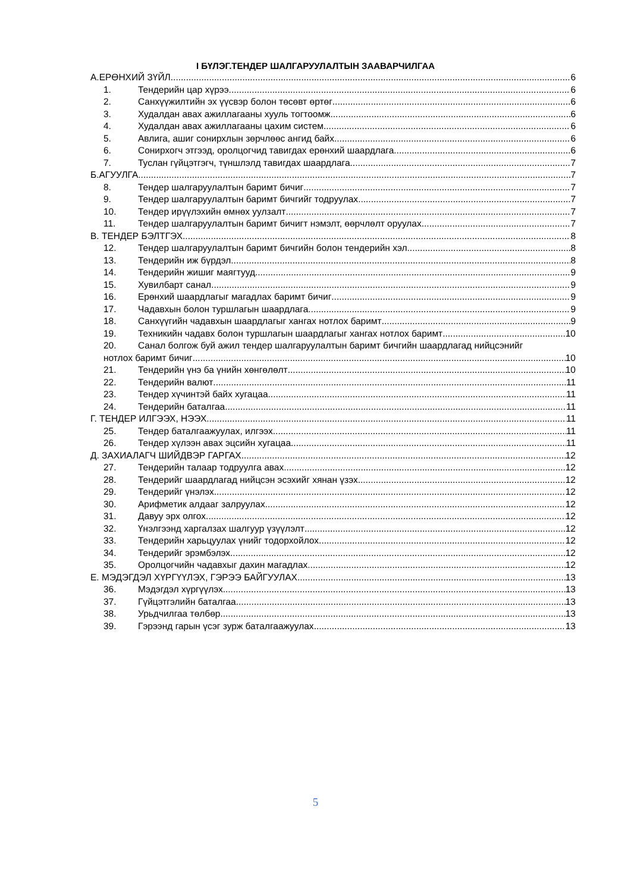I БҮЛЭГ.ТЕНДЕР ШАЛГАРУУЛАЛТЫН ЗААВАРЧИЛГАА
А.ЕРӨНХИЙ ЗҮЙЛ 6
1. Тендерийн цар хүрээ 6
2. Санхүүжилтийн эх үүсвэр болон төсөвт өртөг 6
3. Худалдан авах ажиллагааны хууль тогтоомж 6
4. Худалдан авах ажиллагааны цахим систем 6
5. Авлига, ашиг сонирхлын зөрчлөөс ангид байх 6
6. Сонирхогч этгээд, оролцогчид тавигдах ерөнхий шаардлага 6
7. Туслан гүйцэтгэгч, түншлэлд тавигдах шаардлага 7
Б.АГУУЛГА 7
8. Тендер шалгаруулалтын баримт бичиг 7
9. Тендер шалгаруулалтын баримт бичгийг тодруулах 7
10. Тендер ирүүлэхийн өмнөх уулзалт 7
11. Тендер шалгаруулалтын баримт бичигт нэмэлт, өөрчлөлт оруулах 7
В. ТЕНДЕР БЭЛТГЭХ 8
12. Тендер шалгаруулалтын баримт бичгийн болон тендерийн хэл 8
13. Тендерийн иж бүрдэл 8
14. Тендерийн жишиг маягтууд 9
15. Хувилбарт санал 9
16. Ерөнхий шаардлагыг магадлах баримт бичиг 9
17. Чадавхын болон туршлагын шаардлага 9
18. Санхүүгийн чадавхын шаардлагыг хангах нотлох баримт 9
19. Техникийн чадавх болон туршлагын шаардлагыг хангах нотлох баримт 10
20. Санал болгож буй ажил тендер шалгаруулалтын баримт бичгийн шаардлагад нийцсэнийг
нотлох баримт бичиг 10
21. Тендерийн үнэ ба үнийн хөнгөлөлт 10
22. Тендерийн валют 11
23. Тендер хүчинтэй байх хугацаа 11
24. Тендерийн баталгаа 11
Г. ТЕНДЕР ИЛГЭЭХ, НЭЭХ 11
25. Тендер баталгаажуулах, илгээх 11
26. Тендер хүлээн авах эцсийн хугацаа 11
Д. ЗАХИАЛАГЧ ШИЙДВЭР ГАРГАХ 12
27. Тендерийн талаар тодруулга авах 12
28. Тендерийг шаардлагад нийцсэн эсэхийг хянан үзэх 12
29. Тендерийг үнэлэх 12
30. Арифметик алдааг залруулах 12
31. Давуу эрх олгох 12
32. Үнэлгээнд харгалзах шалгуур үзүүлэлт 12
33. Тендерийн харьцуулах үнийг тодорхойлох 12
34. Тендерийг эрэмбэлэх 12
35. Оролцогчийн чадавхыг дахин магадлах 12
Е. МЭДЭГДЭЛ ХҮРГҮҮЛЭХ, ГЭРЭЭ БАЙГУУЛАХ 13
36. Мэдэгдэл хүргүүлэх 13
37. Гүйцэтгэлийн баталгаа 13
38. Урьдчилгаа төлбөр 13
39. Гэрээнд гарын үсэг зурж баталгаажуулах 13
5